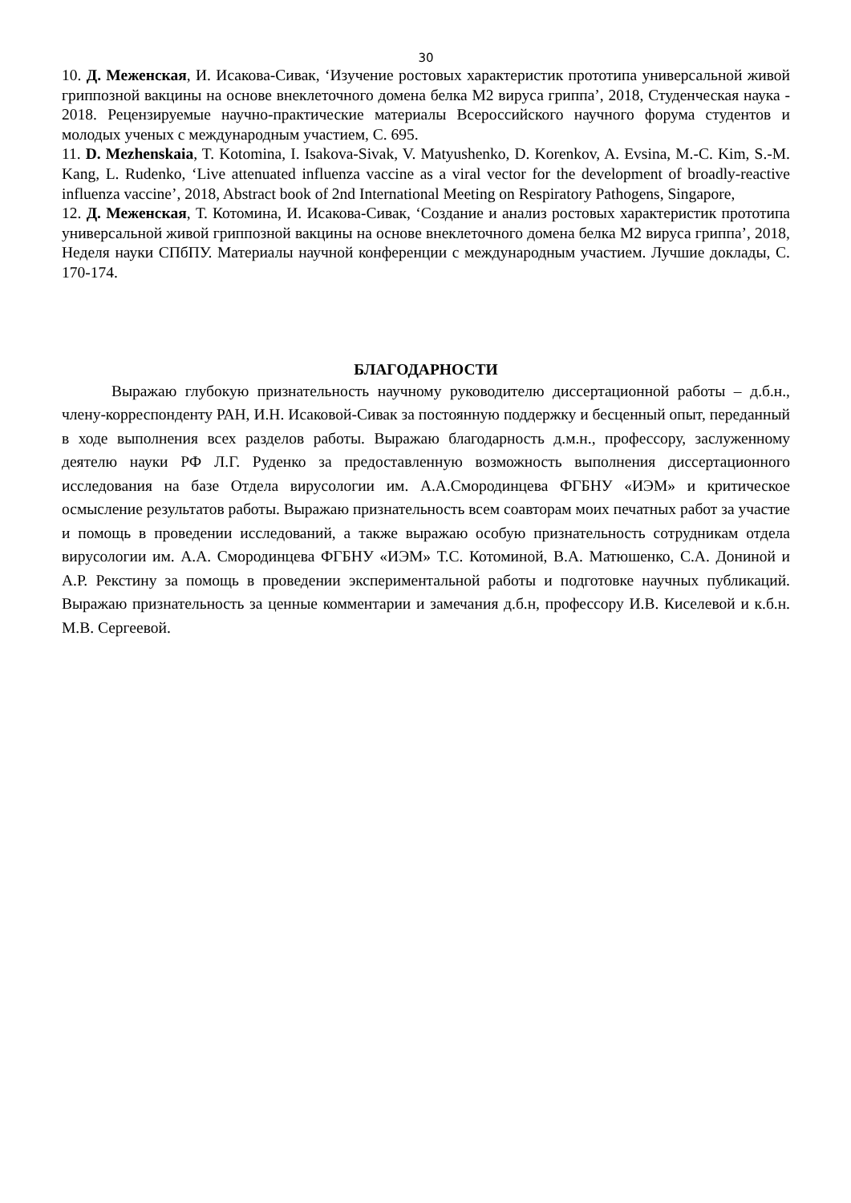30
10. Д. Меженская, И. Исакова-Сивак, ‘Изучение ростовых характеристик прототипа универсальной живой гриппозной вакцины на основе внеклеточного домена белка М2 вируса гриппа’, 2018, Студенческая наука - 2018. Рецензируемые научно-практические материалы Всероссийского научного форума студентов и молодых ученых с международным участием, С. 695.
11. D. Mezhenskaia, T. Kotomina, I. Isakova-Sivak, V. Matyushenko, D. Korenkov, A. Evsina, M.-C. Kim, S.-M. Kang, L. Rudenko, ‘Live attenuated influenza vaccine as a viral vector for the development of broadly-reactive influenza vaccine’, 2018, Abstract book of 2nd International Meeting on Respiratory Pathogens, Singapore,
12. Д. Меженская, Т. Котомина, И. Исакова-Сивак, ‘Создание и анализ ростовых характеристик прототипа универсальной живой гриппозной вакцины на основе внеклеточного домена белка М2 вируса гриппа’, 2018, Неделя науки СПбПУ. Материалы научной конференции с международным участием. Лучшие доклады, С. 170-174.
БЛАГОДАРНОСТИ
Выражаю глубокую признательность научному руководителю диссертационной работы – д.б.н., члену-корреспонденту РАН, И.Н. Исаковой-Сивак за постоянную поддержку и бесценный опыт, переданный в ходе выполнения всех разделов работы. Выражаю благодарность д.м.н., профессору, заслуженному деятелю науки РФ Л.Г. Руденко за предоставленную возможность выполнения диссертационного исследования на базе Отдела вирусологии им. А.А.Смородинцева ФГБНУ «ИЭМ» и критическое осмысление результатов работы. Выражаю признательность всем соавторам моих печатных работ за участие и помощь в проведении исследований, а также выражаю особую признательность сотрудникам отдела вирусологии им. А.А. Смородинцева ФГБНУ «ИЭМ» Т.С. Котоминой, В.А. Матюшенко, С.А. Дониной и А.Р. Рекстину за помощь в проведении экспериментальной работы и подготовке научных публикаций. Выражаю признательность за ценные комментарии и замечания д.б.н, профессору И.В. Киселевой и к.б.н. М.В. Сергеевой.